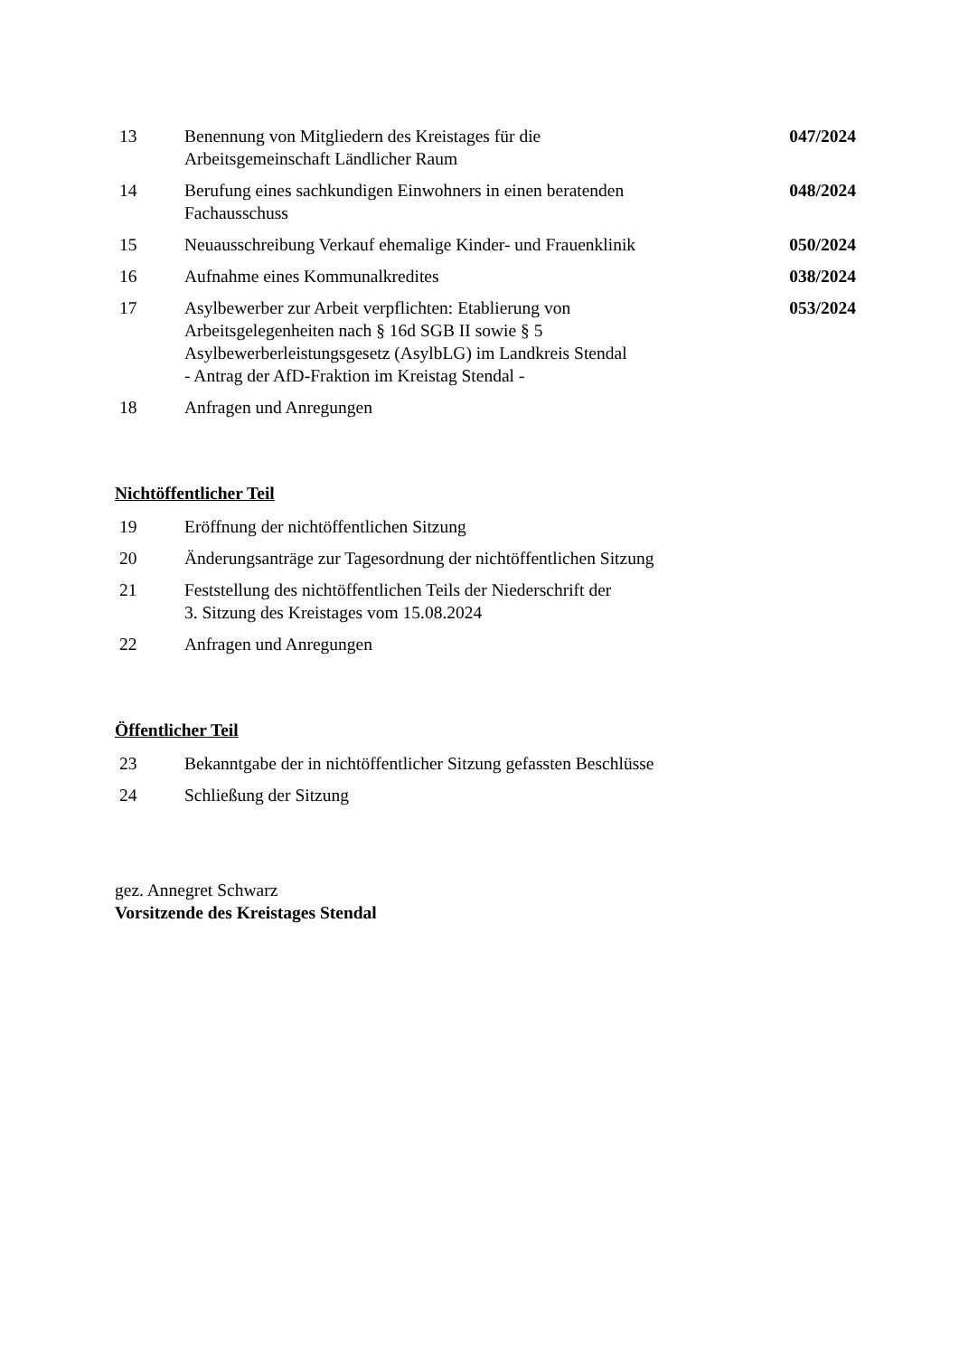13 Benennung von Mitgliedern des Kreistages für die
Arbeitsgemeinschaft Ländlicher Raum
047/2024
14 Berufung eines sachkundigen Einwohners in einen beratenden
Fachausschuss
048/2024
15 Neuausschreibung Verkauf ehemalige Kinder- und Frauenklinik
050/2024
16 Aufnahme eines Kommunalkredites
038/2024
17 Asylbewerber zur Arbeit verpflichten: Etablierung von
Arbeitsgelegenheiten nach § 16d SGB II sowie § 5
Asylbewerberleistungsgesetz (AsylbLG) im Landkreis Stendal
- Antrag der AfD-Fraktion im Kreistag Stendal -
053/2024
18 Anfragen und Anregungen
Nichtöffentlicher Teil
19 Eröffnung der nichtöffentlichen Sitzung
20 Änderungsanträge zur Tagesordnung der nichtöffentlichen Sitzung
21 Feststellung des nichtöffentlichen Teils der Niederschrift der
3. Sitzung des Kreistages vom 15.08.2024
22 Anfragen und Anregungen
Öffentlicher Teil
23 Bekanntgabe der in nichtöffentlicher Sitzung gefassten Beschlüsse
24 Schließung der Sitzung
gez. Annegret Schwarz
Vorsitzende des Kreistages Stendal